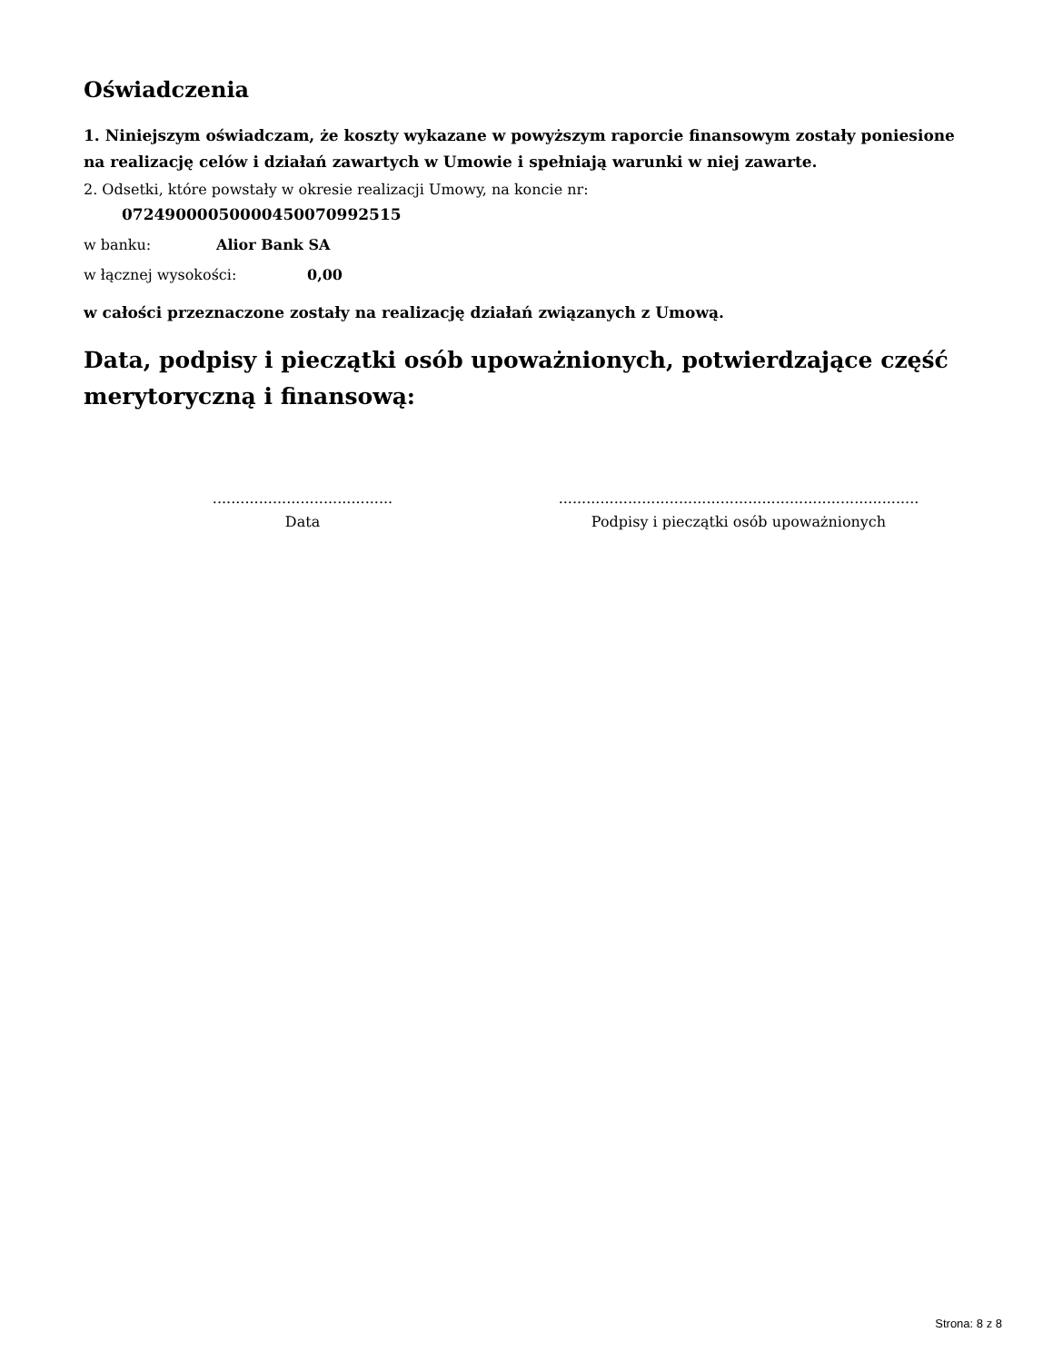Oświadczenia
1. Niniejszym oświadczam, że koszty wykazane w powyższym raporcie finansowym zostały poniesione na realizację celów i działań zawartych w Umowie i spełniają warunki w niej zawarte.
2. Odsetki, które powstały w okresie realizacji Umowy, na koncie nr:
07249000050000450070992515
w banku: Alior Bank SA
w łącznej wysokości: 0,00
w całości przeznaczone zostały na realizację działań związanych z Umową.
Data, podpisy i pieczątki osób upoważnionych, potwierdzające część merytoryczną i finansową:
.......................................
Data
..............................................................................
Podpisy i pieczątki osób upoważnionych
Strona: 8 z 8